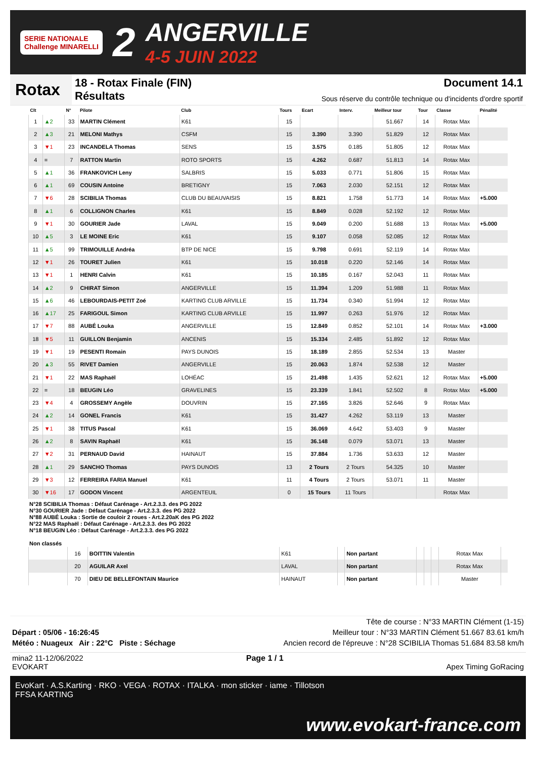SERIE NATIONALE
Challenge MINARELLI
2
ANGERVILLE
4-5 JUIN 2022
Rotax
18 - Rotax Finale (FIN) Document 14.1
Résultats Sous réserve du contrôle technique ou d'incidents d'ordre sportif
| Clt | | N° | Pilote | Club | Tours | Ecart | Interv. | Meilleur tour | Tour | Classe | Pénalité |
| --- | --- | --- | --- | --- | --- | --- | --- | --- | --- | --- | --- |
| 1 | ▲2 | 33 | MARTIN Clément | K61 | 15 | | | 51.667 | 14 | Rotax Max | |
| 2 | ▲3 | 21 | MELONI Mathys | CSFM | 15 | 3.390 | 3.390 | 51.829 | 12 | Rotax Max | |
| 3 | ▼1 | 23 | INCANDELA Thomas | SENS | 15 | 3.575 | 0.185 | 51.805 | 12 | Rotax Max | |
| 4 | = | 7 | RATTON Martin | ROTO SPORTS | 15 | 4.262 | 0.687 | 51.813 | 14 | Rotax Max | |
| 5 | ▲1 | 36 | FRANKOVICH Leny | SALBRIS | 15 | 5.033 | 0.771 | 51.806 | 15 | Rotax Max | |
| 6 | ▲1 | 69 | COUSIN Antoine | BRETIGNY | 15 | 7.063 | 2.030 | 52.151 | 12 | Rotax Max | |
| 7 | ▼6 | 28 | SCIBILIA Thomas | CLUB DU BEAUVAISIS | 15 | 8.821 | 1.758 | 51.773 | 14 | Rotax Max | +5.000 |
| 8 | ▲1 | 6 | COLLIGNON Charles | K61 | 15 | 8.849 | 0.028 | 52.192 | 12 | Rotax Max | |
| 9 | ▼1 | 30 | GOURIER Jade | LAVAL | 15 | 9.049 | 0.200 | 51.688 | 13 | Rotax Max | +5.000 |
| 10 | ▲5 | 3 | LE MOINE Eric | K61 | 15 | 9.107 | 0.058 | 52.085 | 12 | Rotax Max | |
| 11 | ▲5 | 99 | TRIMOUILLE Andréa | BTP DE NICE | 15 | 9.798 | 0.691 | 52.119 | 14 | Rotax Max | |
| 12 | ▼1 | 26 | TOURET Julien | K61 | 15 | 10.018 | 0.220 | 52.146 | 14 | Rotax Max | |
| 13 | ▼1 | 1 | HENRI Calvin | K61 | 15 | 10.185 | 0.167 | 52.043 | 11 | Rotax Max | |
| 14 | ▲2 | 9 | CHIRAT Simon | ANGERVILLE | 15 | 11.394 | 1.209 | 51.988 | 11 | Rotax Max | |
| 15 | ▲6 | 46 | LEBOURDAIS-PETIT Zoé | KARTING CLUB ARVILLE | 15 | 11.734 | 0.340 | 51.994 | 12 | Rotax Max | |
| 16 | ▲17 | 25 | FARIGOUL Simon | KARTING CLUB ARVILLE | 15 | 11.997 | 0.263 | 51.976 | 12 | Rotax Max | |
| 17 | ▼7 | 88 | AUBÉ Louka | ANGERVILLE | 15 | 12.849 | 0.852 | 52.101 | 14 | Rotax Max | +3.000 |
| 18 | ▼5 | 11 | GUILLON Benjamin | ANCENIS | 15 | 15.334 | 2.485 | 51.892 | 12 | Rotax Max | |
| 19 | ▼1 | 19 | PESENTI Romain | PAYS DUNOIS | 15 | 18.189 | 2.855 | 52.534 | 13 | Master | |
| 20 | ▲3 | 55 | RIVET Damien | ANGERVILLE | 15 | 20.063 | 1.874 | 52.538 | 12 | Master | |
| 21 | ▼1 | 22 | MAS Raphaël | LOHÉAC | 15 | 21.498 | 1.435 | 52.621 | 12 | Rotax Max | +5.000 |
| 22 | = | 18 | BEUGIN Léo | GRAVELINES | 15 | 23.339 | 1.841 | 52.502 | 8 | Rotax Max | +5.000 |
| 23 | ▼4 | 4 | GROSSEMY Angèle | DOUVRIN | 15 | 27.165 | 3.826 | 52.646 | 9 | Rotax Max | |
| 24 | ▲2 | 14 | GONEL Francis | K61 | 15 | 31.427 | 4.262 | 53.119 | 13 | Master | |
| 25 | ▼1 | 38 | TITUS Pascal | K61 | 15 | 36.069 | 4.642 | 53.403 | 9 | Master | |
| 26 | ▲2 | 8 | SAVIN Raphaël | K61 | 15 | 36.148 | 0.079 | 53.071 | 13 | Master | |
| 27 | ▼2 | 31 | PERNAUD David | HAINAUT | 15 | 37.884 | 1.736 | 53.633 | 12 | Master | |
| 28 | ▲1 | 29 | SANCHO Thomas | PAYS DUNOIS | 13 | 2 Tours | 2 Tours | 54.325 | 10 | Master | |
| 29 | ▼3 | 12 | FERREIRA FARIA Manuel | K61 | 11 | 4 Tours | 2 Tours | 53.071 | 11 | Master | |
| 30 | ▼16 | 17 | GODON Vincent | ARGENTEUIL | 0 | 15 Tours | 11 Tours | | | Rotax Max | |
N°28 SCIBILIA Thomas : Défaut Carénage - Art.2.3.3. des PG 2022
N°30 GOURIER Jade : Défaut Carénage - Art.2.3.3. des PG 2022
N°88 AUBÉ Louka : Sortie de couloir 2 roues - Art.2.20aK des PG 2022
N°22 MAS Raphaël : Défaut Carénage - Art.2.3.3. des PG 2022
N°18 BEUGIN Léo : Défaut Carénage - Art.2.3.3. des PG 2022
Non classés
| | 16 | BOITTIN Valentin | K61 | | Non partant | | | | Rotax Max | |
| | 20 | AGUILAR Axel | LAVAL | | Non partant | | | | Rotax Max | |
| | 70 | DIEU DE BELLEFONTAIN Maurice | HAINAUT | | Non partant | | | | Master | |
Tête de course : N°33 MARTIN Clément (1-15)
Départ : 05/06 - 16:26:45 Meilleur tour : N°33 MARTIN Clément 51.667 83.61 km/h
Météo : Nuageux Air : 22°C Piste : Séchage Ancien record de l'épreuve : N°28 SCIBILIA Thomas 51.684 83.58 km/h
mina2 11-12/06/2022
EVOKART Page 1 / 1
Apex Timing GoRacing
EvoKart · A.S.Karting · RKO · VEGA · ROTAX · ITALKA · mon sticker · iame · Tillotson
FFSA KARTING
www.evokart-france.com